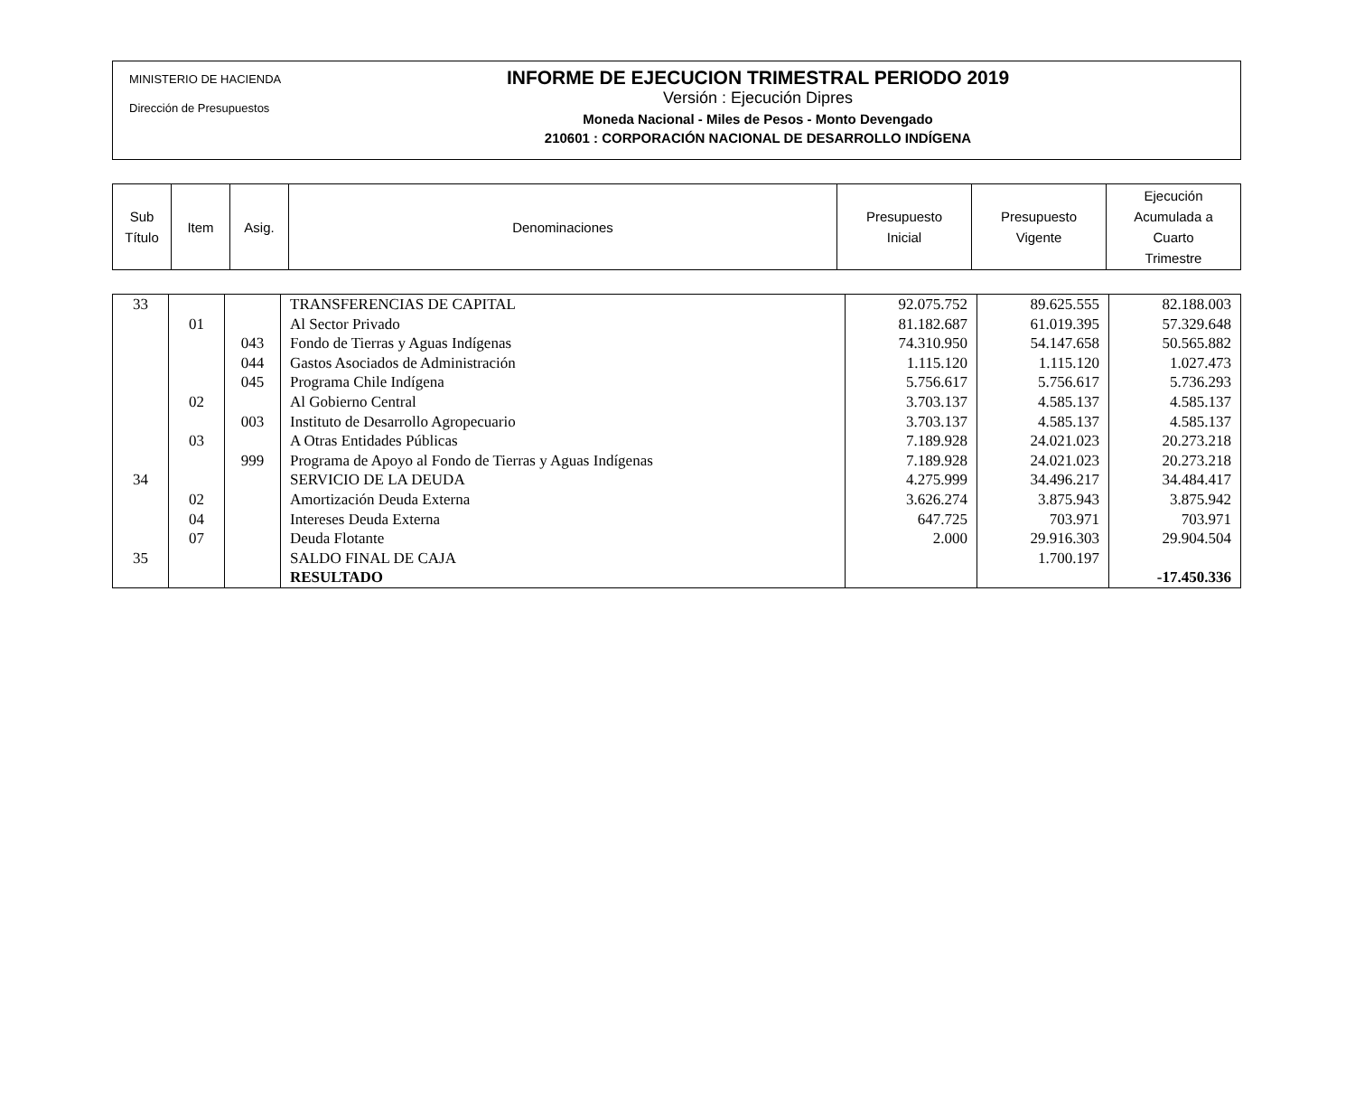MINISTERIO DE HACIENDA
Dirección de Presupuestos
INFORME DE EJECUCION TRIMESTRAL PERIODO 2019
Versión : Ejecución Dipres
Moneda Nacional - Miles de Pesos - Monto Devengado
210601 : CORPORACIÓN NACIONAL DE DESARROLLO INDÍGENA
| Sub Título | Item | Asig. | Denominaciones | Presupuesto Inicial | Presupuesto Vigente | Ejecución Acumulada a Cuarto Trimestre |
| --- | --- | --- | --- | --- | --- | --- |
| 33 | | | TRANSFERENCIAS DE CAPITAL | 92.075.752 | 89.625.555 | 82.188.003 |
| | 01 | | Al Sector Privado | 81.182.687 | 61.019.395 | 57.329.648 |
| | | 043 | Fondo de Tierras y Aguas Indígenas | 74.310.950 | 54.147.658 | 50.565.882 |
| | | 044 | Gastos Asociados de Administración | 1.115.120 | 1.115.120 | 1.027.473 |
| | | 045 | Programa Chile Indígena | 5.756.617 | 5.756.617 | 5.736.293 |
| | 02 | | Al Gobierno Central | 3.703.137 | 4.585.137 | 4.585.137 |
| | | 003 | Instituto de Desarrollo Agropecuario | 3.703.137 | 4.585.137 | 4.585.137 |
| | 03 | | A Otras Entidades Públicas | 7.189.928 | 24.021.023 | 20.273.218 |
| | | 999 | Programa de Apoyo al Fondo de Tierras y Aguas Indígenas | 7.189.928 | 24.021.023 | 20.273.218 |
| 34 | | | SERVICIO DE LA DEUDA | 4.275.999 | 34.496.217 | 34.484.417 |
| | 02 | | Amortización Deuda Externa | 3.626.274 | 3.875.943 | 3.875.942 |
| | 04 | | Intereses Deuda Externa | 647.725 | 703.971 | 703.971 |
| | 07 | | Deuda Flotante | 2.000 | 29.916.303 | 29.904.504 |
| 35 | | | SALDO FINAL DE CAJA | | 1.700.197 | |
| | | | RESULTADO | | | -17.450.336 |